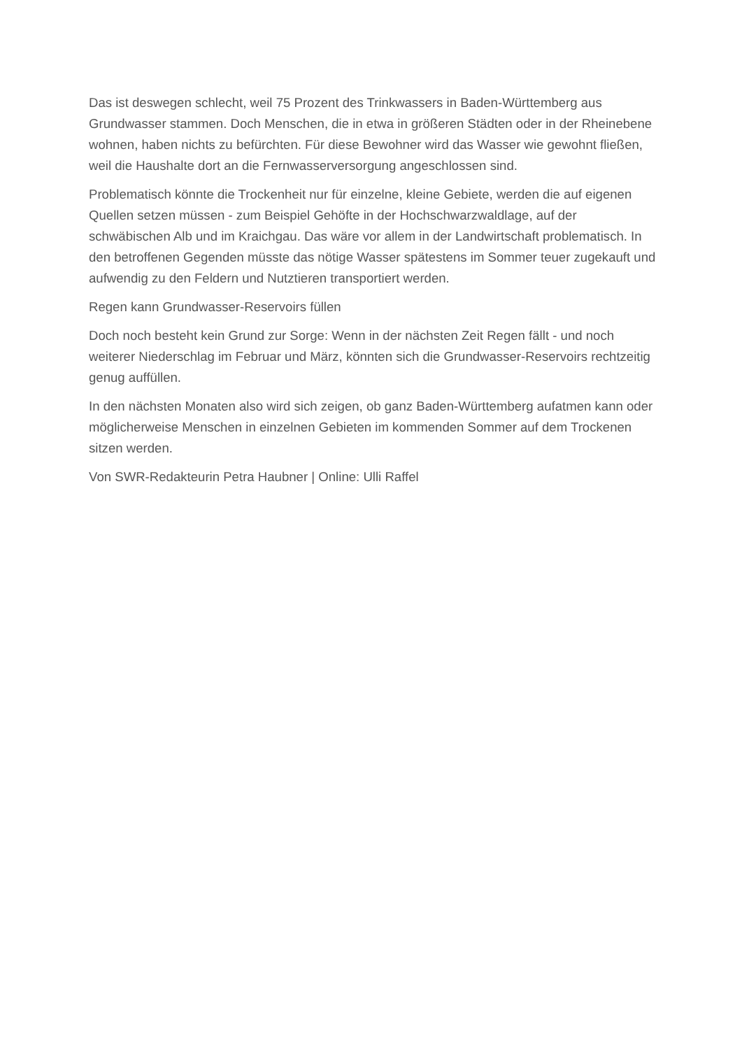Das ist deswegen schlecht, weil 75 Prozent des Trinkwassers in Baden-Württemberg aus Grundwasser stammen. Doch Menschen, die in etwa in größeren Städten oder in der Rheinebene wohnen, haben nichts zu befürchten. Für diese Bewohner wird das Wasser wie gewohnt fließen, weil die Haushalte dort an die Fernwasserversorgung angeschlossen sind.
Problematisch könnte die Trockenheit nur für einzelne, kleine Gebiete, werden die auf eigenen Quellen setzen müssen - zum Beispiel Gehöfte in der Hochschwarzwaldlage, auf der schwäbischen Alb und im Kraichgau. Das wäre vor allem in der Landwirtschaft problematisch. In den betroffenen Gegenden müsste das nötige Wasser spätestens im Sommer teuer zugekauft und aufwendig zu den Feldern und Nutztieren transportiert werden.
Regen kann Grundwasser-Reservoirs füllen
Doch noch besteht kein Grund zur Sorge: Wenn in der nächsten Zeit Regen fällt - und noch weiterer Niederschlag im Februar und März, könnten sich die Grundwasser-Reservoirs rechtzeitig genug auffüllen.
In den nächsten Monaten also wird sich zeigen, ob ganz Baden-Württemberg aufatmen kann oder möglicherweise Menschen in einzelnen Gebieten im kommenden Sommer auf dem Trockenen sitzen werden.
Von SWR-Redakteurin Petra Haubner | Online: Ulli Raffel